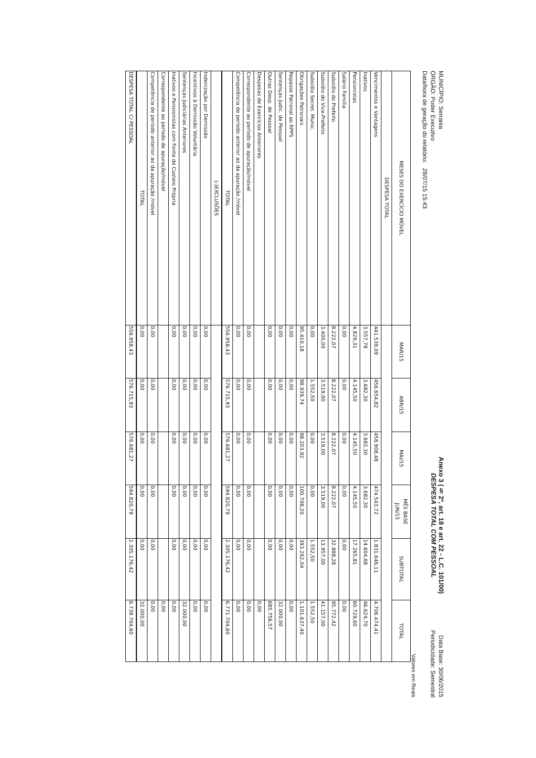MUNICÍPIO: Serrania
ÓRGÃO: Poder Executivo
Data/hora de geração do relatório: 28/07/15 15:43
Anexo 3 (§ 2º, art. 18 e art. 22 - L.C. 101/00)
DESPESA TOTAL COM PESSOAL
Data Base: 30/06/2015
Periodicidade: Semestral
Valores em Reais
| MESES DO EXERCÍCIO MÓVEL | MAR/15 | ABR/15 | MAI/15 | MÊS BASE JUN/15 | SUBTOTAL | TOTAL |
| --- | --- | --- | --- | --- | --- | --- |
| DESPESA TOTAL | | | | | | |
| Vencimentos e Vantagens | 441.539,09 | 456.654,82 | 458.908,48 | 474.543,72 | 1.831.646,11 | 4.706.474,41 |
| Inativos | 3.557,78 | 3.682,30 | 3.682,30 | 3.682,30 | 14.604,68 | 46.624,70 |
| Pensionistas | 4.829,31 | 4.145,50 | 4.145,50 | 4.145,50 | 17.265,81 | 60.729,60 |
| Salário Família | 0,00 | 0,00 | 0,00 | 0,00 | 0,00 | 0,00 |
| Subsídio do Prefeito | 8.222,07 | 8.222,07 | 8.222,07 | 8.222,07 | 32.888,28 | 95.772,42 |
| Subsídio do Vice-Prefeito | 3.400,00 | 3.519,00 | 3.519,00 | 3.519,00 | 13.957,00 | 41.157,00 |
| Subsídio Secret. Munic. | 0,00 | 1.552,50 | 0,00 | 0,00 | 1.552,50 | 1.552,50 |
| Obrigações Patronais | 95.410,18 | 98.939,74 | 98.203,92 | 100.708,20 | 393.262,04 | 1.101.637,40 |
| Repasse Patronal ao RPPS | 0,00 | 0,00 | 0,00 | 0,00 | 0,00 | 0,00 |
| Sentenças Judic. de Pessoal | 0,00 | 0,00 | 0,00 | 0,00 | 0,00 | 32.000,00 |
| Outras Desp. de Pessoal | 0,00 | 0,00 | 0,00 | 0,00 | 0,00 | 685.756,57 |
| Despesas de Exercícios Anteriores | | | | | | 0,00 |
| Correspondente ao período de apuração/móvel | 0,00 | 0,00 | 0,00 | 0,00 | 0,00 | 0,00 |
| Competência de período anterior ao da apuração /móvel | 0,00 | 0,00 | 0,00 | 0,00 | 0,00 | 0,00 |
| TOTAL | 556.958,43 | 576.715,93 | 576.681,27 | 594.820,79 | 2.305.176,42 | 6.771.704,60 |
| (-)EXCLUSÕES | | | | | | |
| Indenização por Demissão | 0,00 | 0,00 | 0,00 | 0,00 | 0,00 | 0,00 |
| Incentivos à Demissão Voluntária | 0,00 | 0,00 | 0,00 | 0,00 | 0,00 | 0,00 |
| Sentenças Judiciárias Anteriores | 0,00 | 0,00 | 0,00 | 0,00 | 0,00 | 32.000,00 |
| Inativos e Pensionistas com Fonte de Custeio Própria | 0,00 | 0,00 | 0,00 | 0,00 | 0,00 | 0,00 |
| Correspondente ao período de apuração/móvel | | | | | | 0,00 |
| Competência de período anterior ao da apuração /móvel | 0,00 | 0,00 | 0,00 | 0,00 | 0,00 | 0,00 |
| TOTAL | 0,00 | 0,00 | 0,00 | 0,00 | 0,00 | 32.000,00 |
| DESPESA TOTAL C/ PESSOAL | 556.958,43 | 576.715,93 | 576.681,27 | 594.820,79 | 2.305.176,42 | 6.739.704,60 |